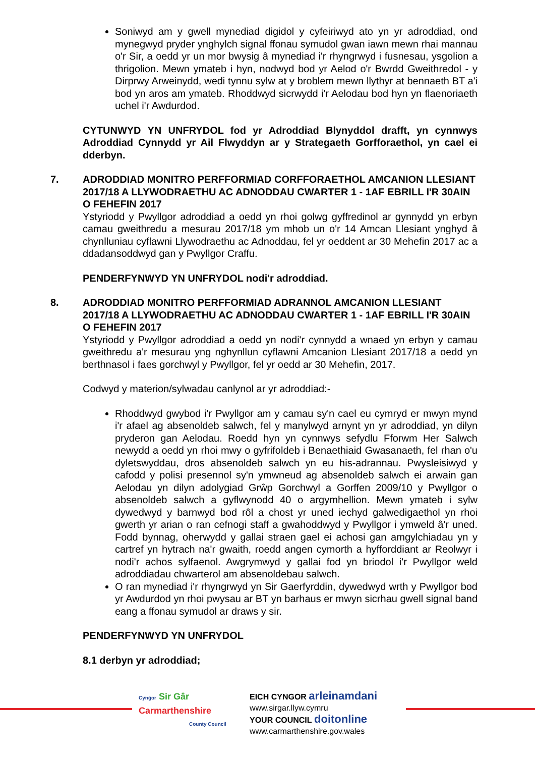Soniwyd am y gwell mynediad digidol y cyfeiriwyd ato yn yr adroddiad, ond mynegwyd pryder ynghylch signal ffonau symudol gwan iawn mewn rhai mannau o'r Sir, a oedd yr un mor bwysig â mynediad i'r rhyngrwyd i fusnesau, ysgolion a thrigolion. Mewn ymateb i hyn, nodwyd bod yr Aelod o'r Bwrdd Gweithredol - y Dirprwy Arweinydd, wedi tynnu sylw at y broblem mewn llythyr at bennaeth BT a'i bod yn aros am ymateb. Rhoddwyd sicrwydd i'r Aelodau bod hyn yn flaenoriaeth uchel i'r Awdurdod.
CYTUNWYD YN UNFRYDOL fod yr Adroddiad Blynyddol drafft, yn cynnwys Adroddiad Cynnydd yr Ail Flwyddyn ar y Strategaeth Gorfforaethol, yn cael ei dderbyn.
7. ADRODDIAD MONITRO PERFFORMIAD CORFFORAETHOL AMCANION LLESIANT 2017/18 A LLYWODRAETHU AC ADNODDAU CWARTER 1 - 1AF EBRILL I'R 30AIN O FEHEFIN 2017
Ystyriodd y Pwyllgor adroddiad a oedd yn rhoi golwg gyffredinol ar gynnydd yn erbyn camau gweithredu a mesurau 2017/18 ym mhob un o'r 14 Amcan Llesiant ynghyd â chynlluniau cyflawni Llywodraethu ac Adnoddau, fel yr oeddent ar 30 Mehefin 2017 ac a ddadansoddwyd gan y Pwyllgor Craffu.
PENDERFYNWYD YN UNFRYDOL nodi'r adroddiad.
8. ADRODDIAD MONITRO PERFFORMIAD ADRANNOL AMCANION LLESIANT 2017/18 A LLYWODRAETHU AC ADNODDAU CWARTER 1 - 1AF EBRILL I'R 30AIN O FEHEFIN 2017
Ystyriodd y Pwyllgor adroddiad a oedd yn nodi'r cynnydd a wnaed yn erbyn y camau gweithredu a'r mesurau yng nghynllun cyflawni Amcanion Llesiant 2017/18 a oedd yn berthnasol i faes gorchwyl y Pwyllgor, fel yr oedd ar 30 Mehefin, 2017.
Codwyd y materion/sylwadau canlynol ar yr adroddiad:-
Rhoddwyd gwybod i'r Pwyllgor am y camau sy'n cael eu cymryd er mwyn mynd i'r afael ag absenoldeb salwch, fel y manylwyd arnynt yn yr adroddiad, yn dilyn pryderon gan Aelodau. Roedd hyn yn cynnwys sefydlu Fforwm Her Salwch newydd a oedd yn rhoi mwy o gyfrifoldeb i Benaethiaid Gwasanaeth, fel rhan o'u dyletswyddau, dros absenoldeb salwch yn eu his-adrannau. Pwysleisiwyd y cafodd y polisi presennol sy'n ymwneud ag absenoldeb salwch ei arwain gan Aelodau yn dilyn adolygiad Grŵp Gorchwyl a Gorffen 2009/10 y Pwyllgor o absenoldeb salwch a gyflwynodd 40 o argymhellion. Mewn ymateb i sylw dywedwyd y barnwyd bod rôl a chost yr uned iechyd galwedigaethol yn rhoi gwerth yr arian o ran cefnogi staff a gwahoddwyd y Pwyllgor i ymweld â'r uned. Fodd bynnag, oherwydd y gallai straen gael ei achosi gan amgylchiadau yn y cartref yn hytrach na'r gwaith, roedd angen cymorth a hyfforddiant ar Reolwyr i nodi'r achos sylfaenol. Awgrymwyd y gallai fod yn briodol i'r Pwyllgor weld adroddiadau chwarterol am absenoldebau salwch.
O ran mynediad i'r rhyngrwyd yn Sir Gaerfyrddin, dywedwyd wrth y Pwyllgor bod yr Awdurdod yn rhoi pwysau ar BT yn barhaus er mwyn sicrhau gwell signal band eang a ffonau symudol ar draws y sir.
PENDERFYNWYD YN UNFRYDOL
8.1 derbyn yr adroddiad;
Cyngor Sir Gâr
Carmarthenshire
County Council
EICH CYNGOR arleinamdani
www.sirgar.llyw.cymru
YOUR COUNCIL doitonline
www.carmarthenshire.gov.wales